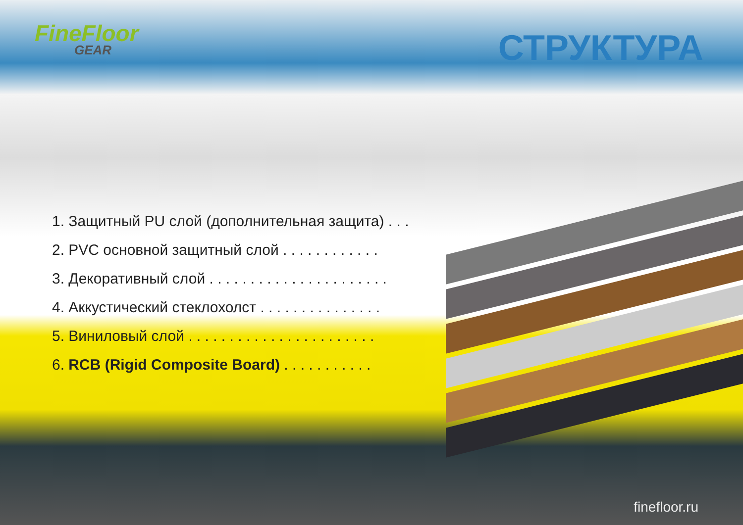FineFloor
GEAR
СТРУКТУРА
1. Защитный PU слой (дополнительная защита) . . .
2. PVC основной защитный слой . . . . . . . . . . . .
3. Декоративный слой . . . . . . . . . . . . . . . . . . . . . .
4. Аккустический стеклохолст . . . . . . . . . . . . . . .
5. Виниловый слой . . . . . . . . . . . . . . . . . . . . . . .
6. RCB (Rigid Composite Board) . . . . . . . . . . .
finefloor.ru